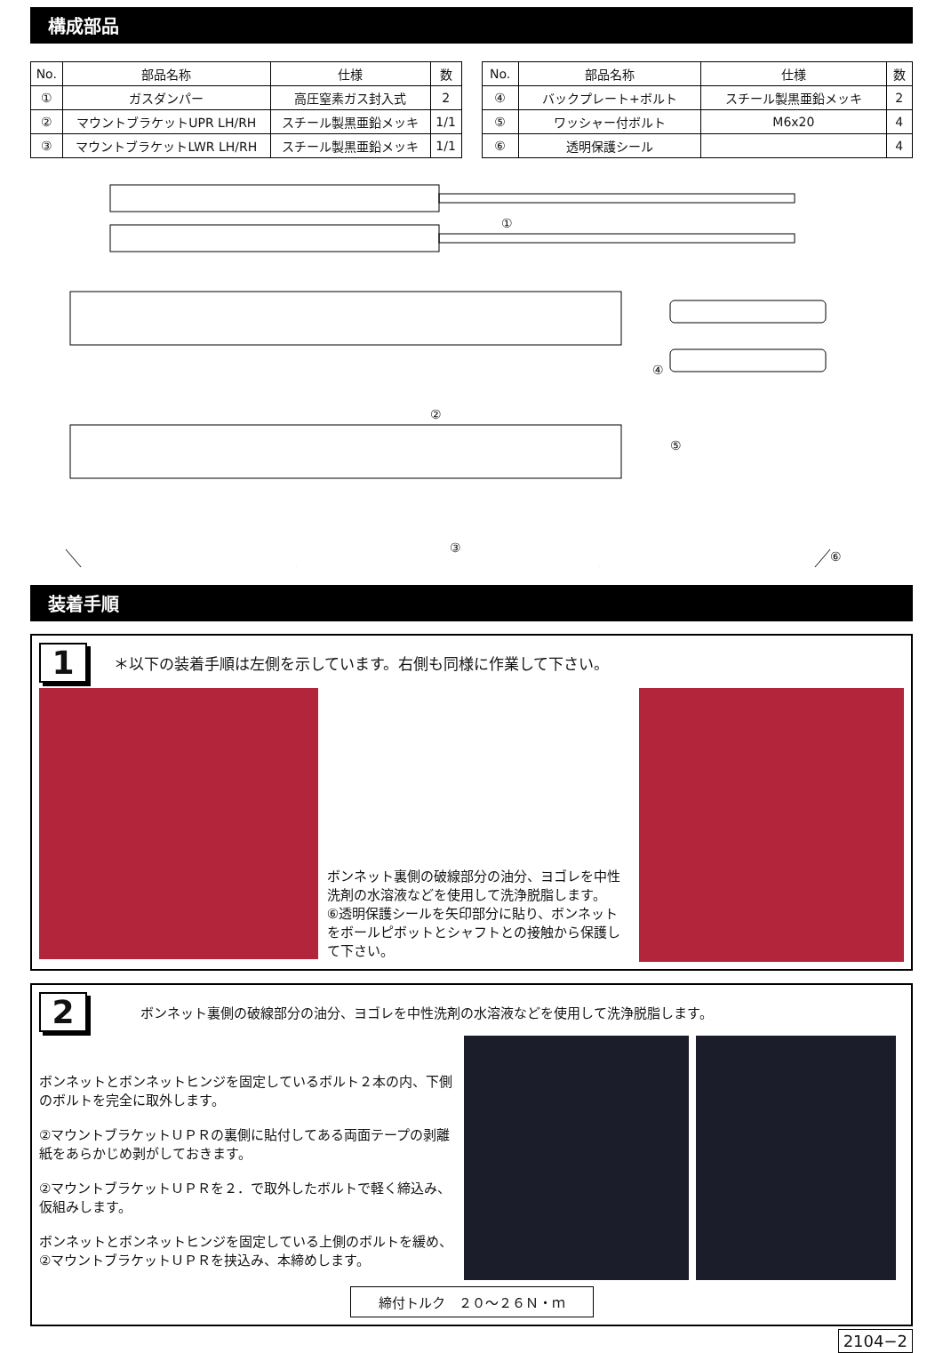構成部品
| No. | 部品名称 | 仕様 | 数 |
| --- | --- | --- | --- |
| ① | ガスダンパー | 高圧窒素ガス封入式 | 2 |
| ② | マウントブラケットUPR LH/RH | スチール製黒亜鉛メッキ | 1/1 |
| ③ | マウントブラケットLWR LH/RH | スチール製黒亜鉛メッキ | 1/1 |
| No. | 部品名称 | 仕様 | 数 |
| --- | --- | --- | --- |
| ④ | バックプレート+ボルト | スチール製黒亜鉛メッキ | 2 |
| ⑤ | ワッシャー付ボルト | M6x20 | 4 |
| ⑥ | 透明保護シール | | 4 |
①
②
④
⑤
③
⑥
装着手順
1 ＊以下の装着手順は左側を示しています。右側も同様に作業して下さい。
ボンネット裏側の破線部分の油分、ヨゴレを中性洗剤の水溶液などを使用して洗浄脱脂します。
⑥透明保護シールを矢印部分に貼り、ボンネットをボールピボットとシャフトとの接触から保護して下さい。
2 ボンネット裏側の破線部分の油分、ヨゴレを中性洗剤の水溶液などを使用して洗浄脱脂します。
ボンネットとボンネットヒンジを固定しているボルト２本の内、下側のボルトを完全に取外します。
②マウントブラケットＵＰＲの裏側に貼付してある両面テープの剥離紙をあらかじめ剥がしておきます。
②マウントブラケットＵＰＲを２．で取外したボルトで軽く締込み、仮組みします。
ボンネットとボンネットヒンジを固定している上側のボルトを緩め、②マウントブラケットＵＰＲを挟込み、本締めします。
締付トルク　２０～２６Ｎ・ｍ
2104−2